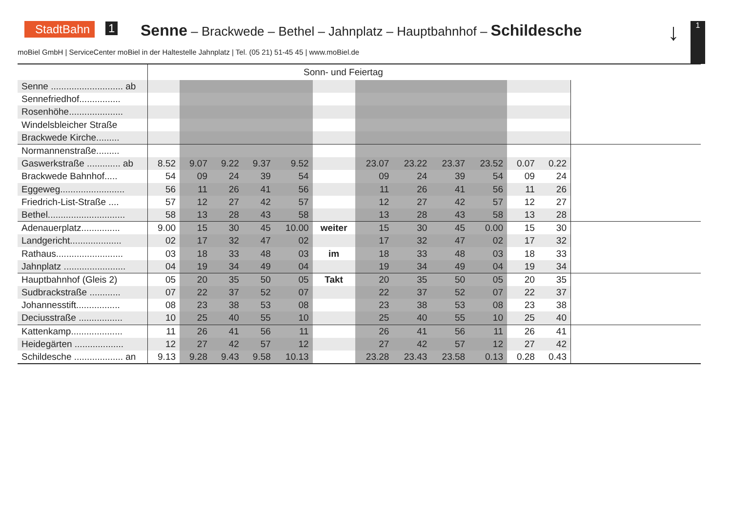StadtBahn 1
Senne – Brackwede – Bethel – Jahnplatz – Hauptbahnhof – Schildesche
↓ 1
moBiel GmbH | ServiceCenter moBiel in der Haltestelle Jahnplatz | Tel. (05 21) 51-45 45 | www.moBiel.de
| | Sonn- und Feiertag | | | | | | | | | | | | |
| --- | --- | --- | --- | --- | --- | --- | --- | --- | --- | --- | --- | --- | --- |
| Senne ............................ ab | | | | | | | | | | | | | |
| Sennefriedhof................ | | | | | | | | | | | | | |
| Rosenhöhe..................... | | | | | | | | | | | | | |
| Windelsbleicher Straße | | | | | | | | | | | | | |
| Brackwede Kirche......... | | | | | | | | | | | | | |
| Normannenstraße......... | | | | | | | | | | | | | |
| Gaswerkstraße ............. ab | 8.52 | 9.07 | 9.22 | 9.37 | 9.52 | | 23.07 | 23.22 | 23.37 | 23.52 | 0.07 | 0.22 | |
| Brackwede Bahnhof..... | 54 | 09 | 24 | 39 | 54 | | 09 | 24 | 39 | 54 | 09 | 24 | |
| Eggeweg......................... | 56 | 11 | 26 | 41 | 56 | | 11 | 26 | 41 | 56 | 11 | 26 | |
| Friedrich-List-Straße .... | 57 | 12 | 27 | 42 | 57 | | 12 | 27 | 42 | 57 | 12 | 27 | |
| Bethel.............................. | 58 | 13 | 28 | 43 | 58 | | 13 | 28 | 43 | 58 | 13 | 28 | |
| Adenauerplatz............... | 9.00 | 15 | 30 | 45 | 10.00 | weiter | 15 | 30 | 45 | 0.00 | 15 | 30 | |
| Landgericht.................... | 02 | 17 | 32 | 47 | 02 | | 17 | 32 | 47 | 02 | 17 | 32 | |
| Rathaus.......................... | 03 | 18 | 33 | 48 | 03 | im | 18 | 33 | 48 | 03 | 18 | 33 | |
| Jahnplatz ........................ | 04 | 19 | 34 | 49 | 04 | | 19 | 34 | 49 | 04 | 19 | 34 | |
| Hauptbahnhof (Gleis 2) | 05 | 20 | 35 | 50 | 05 | Takt | 20 | 35 | 50 | 05 | 20 | 35 | |
| Sudbrackstraße ............ | 07 | 22 | 37 | 52 | 07 | | 22 | 37 | 52 | 07 | 22 | 37 | |
| Johannesstift................. | 08 | 23 | 38 | 53 | 08 | | 23 | 38 | 53 | 08 | 23 | 38 | |
| Deciusstraße ................. | 10 | 25 | 40 | 55 | 10 | | 25 | 40 | 55 | 10 | 25 | 40 | |
| Kattenkamp.................... | 11 | 26 | 41 | 56 | 11 | | 26 | 41 | 56 | 11 | 26 | 41 | |
| Heidegärten ................... | 12 | 27 | 42 | 57 | 12 | | 27 | 42 | 57 | 12 | 27 | 42 | |
| Schildesche ................... an | 9.13 | 9.28 | 9.43 | 9.58 | 10.13 | | 23.28 | 23.43 | 23.58 | 0.13 | 0.28 | 0.43 | |